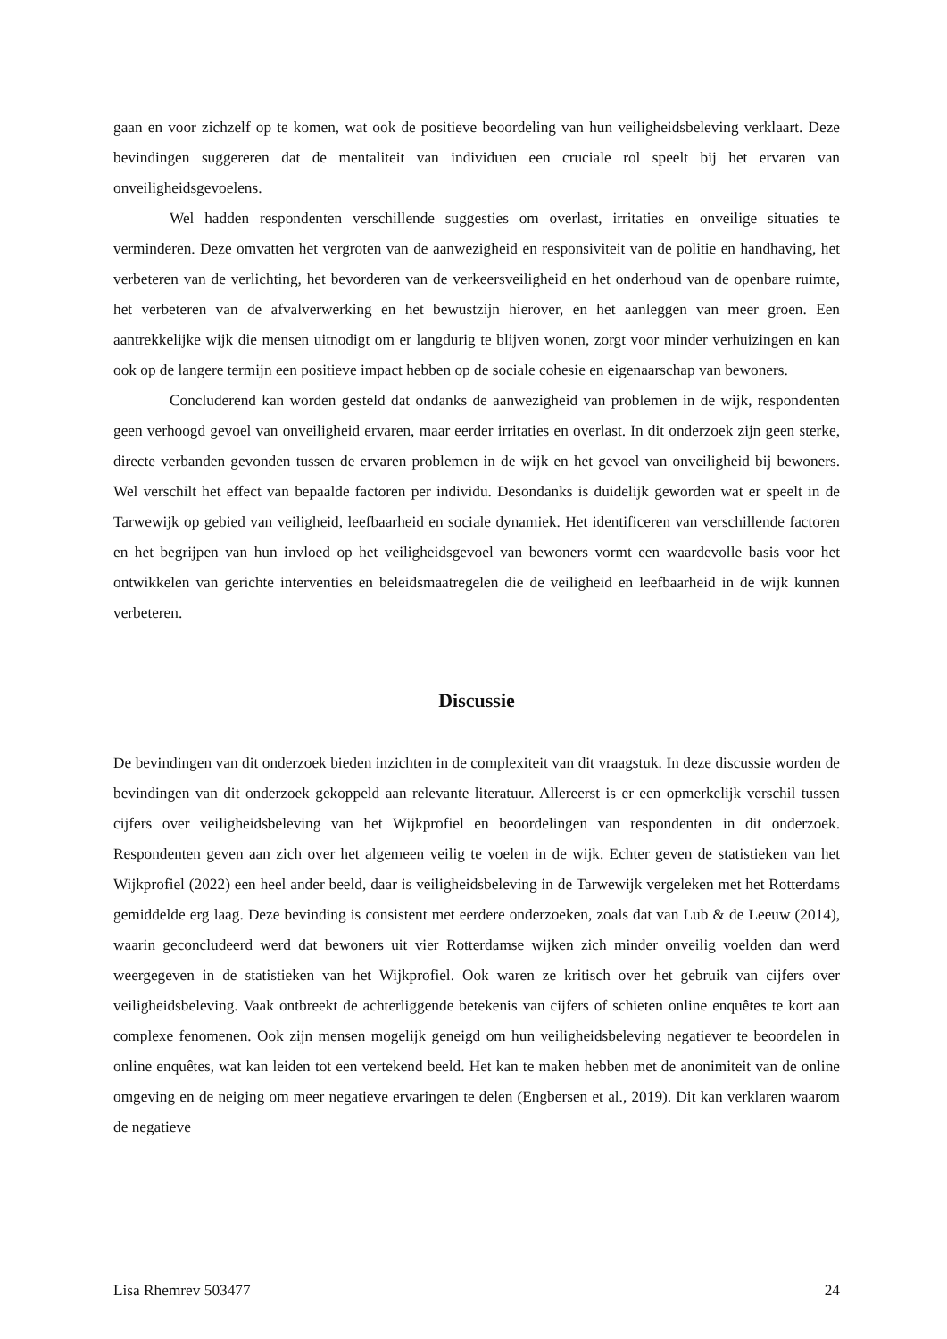gaan en voor zichzelf op te komen, wat ook de positieve beoordeling van hun veiligheidsbeleving verklaart. Deze bevindingen suggereren dat de mentaliteit van individuen een cruciale rol speelt bij het ervaren van onveiligheidsgevoelens.
Wel hadden respondenten verschillende suggesties om overlast, irritaties en onveilige situaties te verminderen. Deze omvatten het vergroten van de aanwezigheid en responsiviteit van de politie en handhaving, het verbeteren van de verlichting, het bevorderen van de verkeersveiligheid en het onderhoud van de openbare ruimte, het verbeteren van de afvalverwerking en het bewustzijn hierover, en het aanleggen van meer groen. Een aantrekkelijke wijk die mensen uitnodigt om er langdurig te blijven wonen, zorgt voor minder verhuizingen en kan ook op de langere termijn een positieve impact hebben op de sociale cohesie en eigenaarschap van bewoners.
Concluderend kan worden gesteld dat ondanks de aanwezigheid van problemen in de wijk, respondenten geen verhoogd gevoel van onveiligheid ervaren, maar eerder irritaties en overlast. In dit onderzoek zijn geen sterke, directe verbanden gevonden tussen de ervaren problemen in de wijk en het gevoel van onveiligheid bij bewoners. Wel verschilt het effect van bepaalde factoren per individu. Desondanks is duidelijk geworden wat er speelt in de Tarwewijk op gebied van veiligheid, leefbaarheid en sociale dynamiek. Het identificeren van verschillende factoren en het begrijpen van hun invloed op het veiligheidsgevoel van bewoners vormt een waardevolle basis voor het ontwikkelen van gerichte interventies en beleidsmaatregelen die de veiligheid en leefbaarheid in de wijk kunnen verbeteren.
Discussie
De bevindingen van dit onderzoek bieden inzichten in de complexiteit van dit vraagstuk. In deze discussie worden de bevindingen van dit onderzoek gekoppeld aan relevante literatuur. Allereerst is er een opmerkelijk verschil tussen cijfers over veiligheidsbeleving van het Wijkprofiel en beoordelingen van respondenten in dit onderzoek. Respondenten geven aan zich over het algemeen veilig te voelen in de wijk. Echter geven de statistieken van het Wijkprofiel (2022) een heel ander beeld, daar is veiligheidsbeleving in de Tarwewijk vergeleken met het Rotterdams gemiddelde erg laag. Deze bevinding is consistent met eerdere onderzoeken, zoals dat van Lub & de Leeuw (2014), waarin geconcludeerd werd dat bewoners uit vier Rotterdamse wijken zich minder onveilig voelden dan werd weergegeven in de statistieken van het Wijkprofiel. Ook waren ze kritisch over het gebruik van cijfers over veiligheidsbeleving. Vaak ontbreekt de achterliggende betekenis van cijfers of schieten online enquêtes te kort aan complexe fenomenen. Ook zijn mensen mogelijk geneigd om hun veiligheidsbeleving negatiever te beoordelen in online enquêtes, wat kan leiden tot een vertekend beeld. Het kan te maken hebben met de anonimiteit van de online omgeving en de neiging om meer negatieve ervaringen te delen (Engbersen et al., 2019). Dit kan verklaren waarom de negatieve
Lisa Rhemrev 503477 24